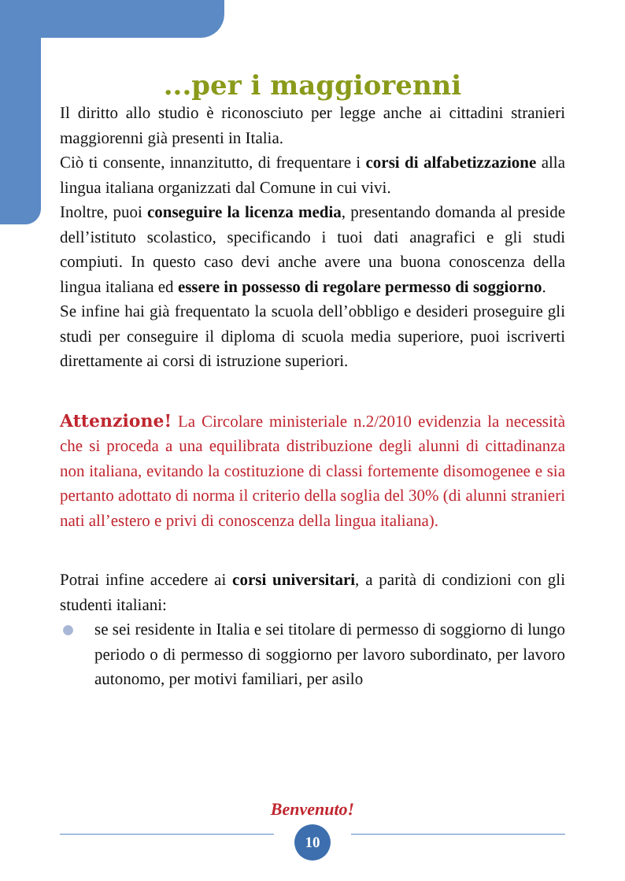...per i maggiorenni
Il diritto allo studio è riconosciuto per legge anche ai cittadini stranieri maggiorenni già presenti in Italia.
Ciò ti consente, innanzitutto, di frequentare i corsi di alfabetizzazione alla lingua italiana organizzati dal Comune in cui vivi.
Inoltre, puoi conseguire la licenza media, presentando domanda al preside dell’istituto scolastico, specificando i tuoi dati anagrafici e gli studi compiuti. In questo caso devi anche avere una buona conoscenza della lingua italiana ed essere in possesso di regolare permesso di soggiorno.
Se infine hai già frequentato la scuola dell’obbligo e desideri proseguire gli studi per conseguire il diploma di scuola media superiore, puoi iscriverti direttamente ai corsi di istruzione superiori.
Attenzione! La Circolare ministeriale n.2/2010 evidenzia la necessità che si proceda a una equilibrata distribuzione degli alunni di cittadinanza non italiana, evitando la costituzione di classi fortemente disomogenee e sia pertanto adottato di norma il criterio della soglia del 30% (di alunni stranieri nati all’estero e privi di conoscenza della lingua italiana).
Potrai infine accedere ai corsi universitari, a parità di condizioni con gli studenti italiani:
se sei residente in Italia e sei titolare di permesso di soggiorno di lungo periodo o di permesso di soggiorno per lavoro subordinato, per lavoro autonomo, per motivi familiari, per asilo
Benvenuto!
10